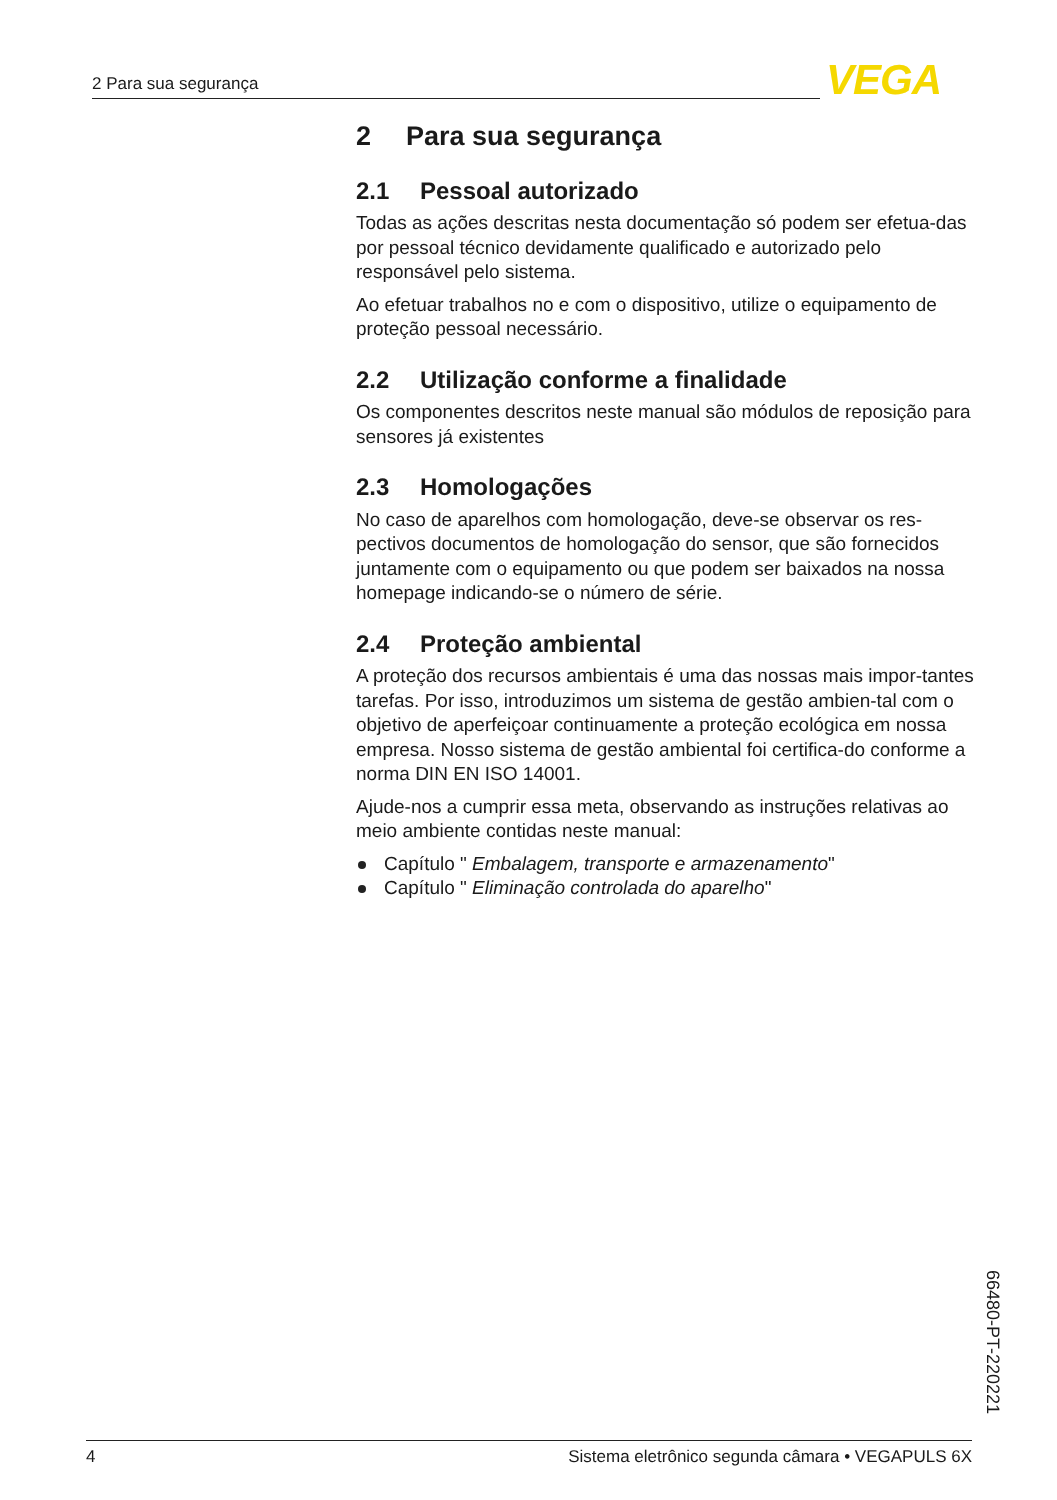2 Para sua segurança VEGA
2 Para sua segurança
2.1 Pessoal autorizado
Todas as ações descritas nesta documentação só podem ser efetua-das por pessoal técnico devidamente qualificado e autorizado pelo responsável pelo sistema.
Ao efetuar trabalhos no e com o dispositivo, utilize o equipamento de proteção pessoal necessário.
2.2 Utilização conforme a finalidade
Os componentes descritos neste manual são módulos de reposição para sensores já existentes
2.3 Homologações
No caso de aparelhos com homologação, deve-se observar os res-pectivos documentos de homologação do sensor, que são fornecidos juntamente com o equipamento ou que podem ser baixados na nossa homepage indicando-se o número de série.
2.4 Proteção ambiental
A proteção dos recursos ambientais é uma das nossas mais impor-tantes tarefas. Por isso, introduzimos um sistema de gestão ambien-tal com o objetivo de aperfeiçoar continuamente a proteção ecológica em nossa empresa. Nosso sistema de gestão ambiental foi certifica-do conforme a norma DIN EN ISO 14001.
Ajude-nos a cumprir essa meta, observando as instruções relativas ao meio ambiente contidas neste manual:
Capítulo " Embalagem, transporte e armazenamento"
Capítulo " Eliminação controlada do aparelho"
66480-PT-220221
4 Sistema eletrônico segunda câmara • VEGAPULS 6X